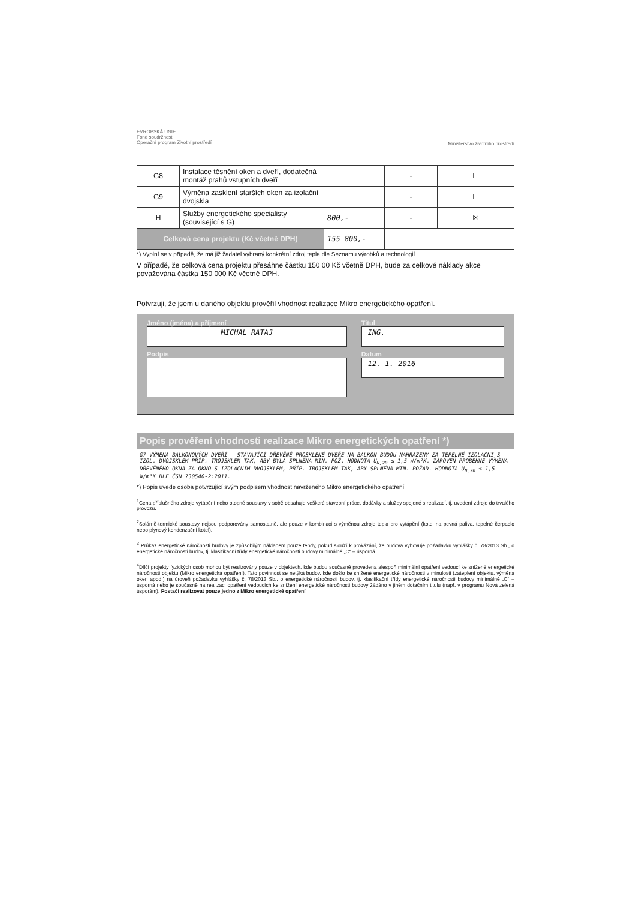EVROPSKÁ UNIE
Fond soudržnosti
Operační program Životní prostředí
Ministerstvo životního prostředí
| G8 | Instalace těsnění oken a dveří, dodatečná montáž prahů vstupních dveří | | - | ☐ |
| G9 | Výměna zasklení starších oken za izolační dvojskla | | - | ☐ |
| H | Služby energetického specialisty (související s G) | 800,- | - | ☒ |
| Celková cena projektu (Kč včetně DPH) | | 155 800,- | | |
*) Vyplní se v případě, že má již žadatel vybraný konkrétní zdroj tepla dle Seznamu výrobků a technologií
V případě, že celková cena projektu přesáhne částku 150 00 Kč včetně DPH, bude za celkové náklady akce považována částka 150 000 Kč včetně DPH.
Potvrzuji, že jsem u daného objektu prověřil vhodnost realizace Mikro energetického opatření.
Jméno (jména) a příjmení
MICHAL RATAJ
Titul
ING.
Podpis Datum
12. 1. 2016
Popis prověření vhodnosti realizace Mikro energetických opatření *)
G7 VÝMĚNA BALKONOVÝCH DVEŘÍ - STÁVAJÍCÍ DŘEVĚNÉ PROSKLENÉ DVEŘE NA BALKON BUDOU NAHRAZENY ZA TEPELNĚ IZOLAČNÍ S IZOL. DVOJSKLEM PŘÍP. TROJSKLEM TAK, ABY BYLA SPLNĚNA MIN. POŽ. HODNOTA U<sub>N,20</sub> ≤ 1,5 W/m²K. ZÁROVEŇ PROBĚHNE VÝMĚNA DŘEVĚNÉHO OKNA ZA OKNO S IZOLAČNÍM DVOJSKLEM, PŘÍP. TROJSKLEM TAK, ABY SPLNĚNA MIN. POŽAD. HODNOTA U<sub>N,20</sub> ≤ 1,5 W/m²K DLE ČSN 730540-2:2011.
*) Popis uvede osoba potvrzující svým podpisem vhodnost navrženého Mikro energetického opatření
<sup>1</sup> Cena příslušného zdroje vytápění nebo otopné soustavy v sobě obsahuje veškeré stavební práce, dodávky a služby spojené s realizací, tj. uvedení zdroje do trvalého provozu.
<sup>2</sup> Solárně-termické soustavy nejsou podporovány samostatně, ale pouze v kombinaci s výměnou zdroje tepla pro vytápění (kotel na pevná paliva, tepelné čerpadlo nebo plynový kondenzační kotel).
<sup>3</sup> Průkaz energetické náročnosti budovy je způsobilým nákladem pouze tehdy, pokud slouží k prokázání, že budova vyhovuje požadavku vyhlášky č. 78/2013 Sb., o energetické náročnosti budov, tj. klasifikační třídy energetické náročnosti budovy minimálně „C“ – úsporná.
<sup>4</sup> Dílčí projekty fyzických osob mohou být realizovány pouze v objektech, kde budou současně provedena alespoň minimální opatření vedoucí ke snížené energetické náročnosti objektu (Mikro energetická opatření). Tato povinnost se netýká budov, kde došlo ke snížené energetické náročnosti v minulosti (zateplení objektu, výměna oken apod.) na úroveň požadavku vyhlášky č. 78/2013 Sb., o energetické náročnosti budov, tj. klasifikační třídy energetické náročnosti budovy minimálně „C“ – úsporná nebo je současně na realizaci opatření vedoucích ke snížení energetické náročnosti budovy žádáno v jiném dotačním titulu (např. v programu Nová zelená úsporám). Postačí realizovat pouze jedno z Mikro energetické opatření